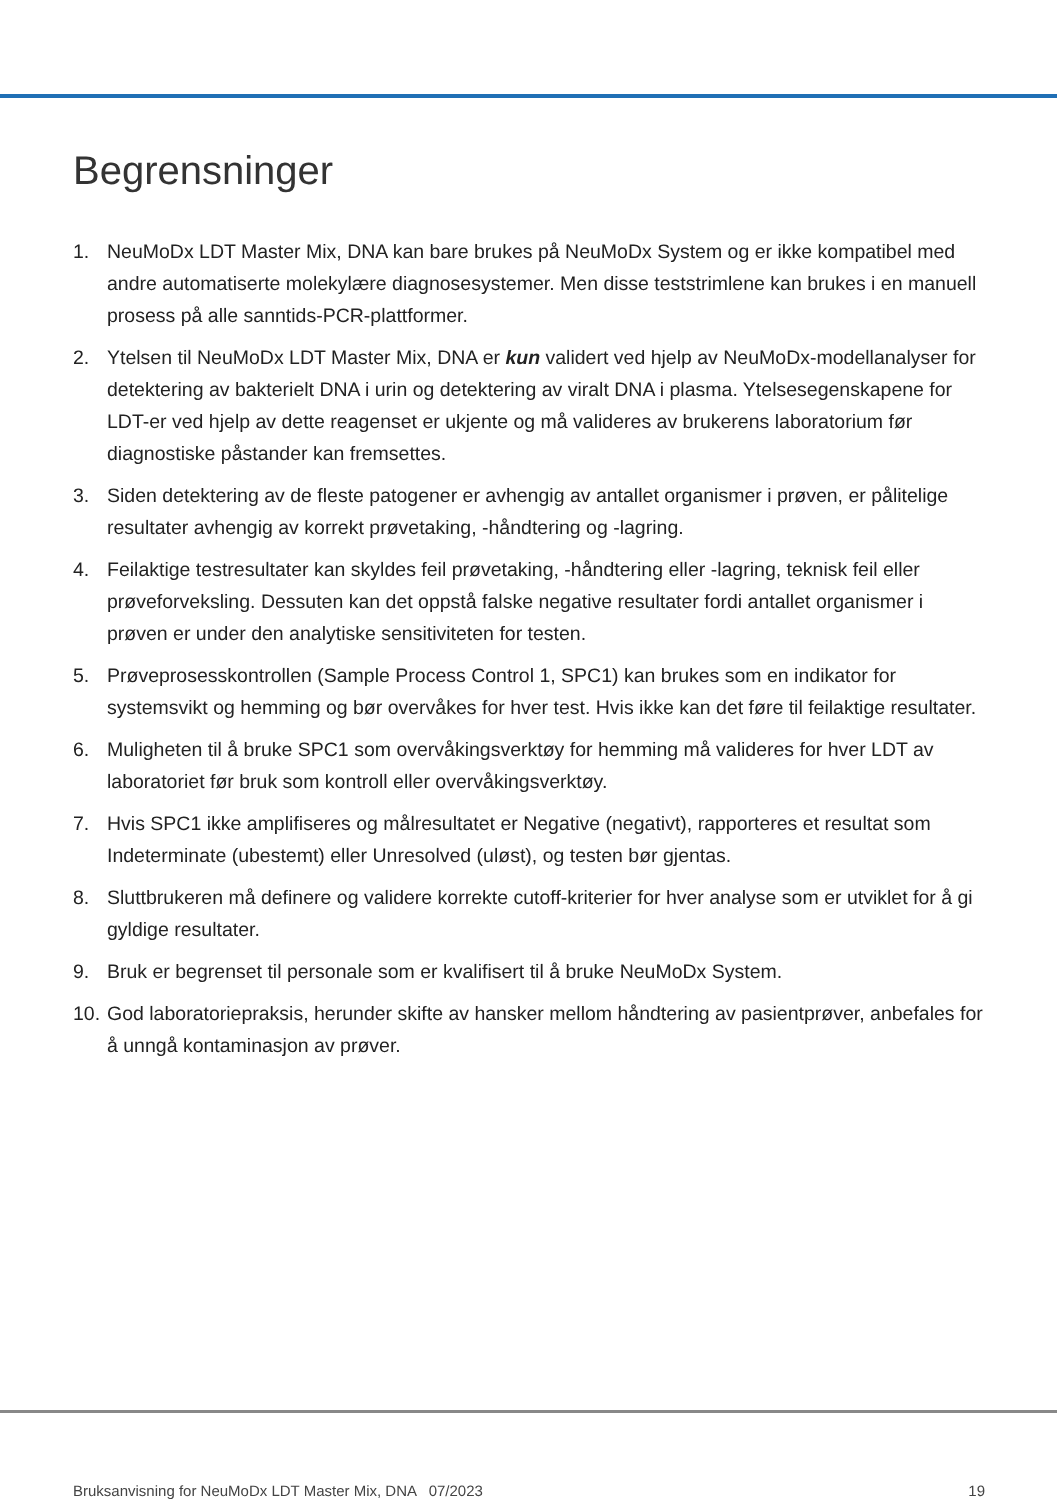Begrensninger
1. NeuMoDx LDT Master Mix, DNA kan bare brukes på NeuMoDx System og er ikke kompatibel med andre automatiserte molekylære diagnosesystemer. Men disse teststrimlene kan brukes i en manuell prosess på alle sanntids-PCR-plattformer.
2. Ytelsen til NeuMoDx LDT Master Mix, DNA er kun validert ved hjelp av NeuMoDx-modellanalyser for detektering av bakterielt DNA i urin og detektering av viralt DNA i plasma. Ytelsesegenskapene for LDT-er ved hjelp av dette reagenset er ukjente og må valideres av brukerens laboratorium før diagnostiske påstander kan fremsettes.
3. Siden detektering av de fleste patogener er avhengig av antallet organismer i prøven, er pålitelige resultater avhengig av korrekt prøvetaking, -håndtering og -lagring.
4. Feilaktige testresultater kan skyldes feil prøvetaking, -håndtering eller -lagring, teknisk feil eller prøveforveksling. Dessuten kan det oppstå falske negative resultater fordi antallet organismer i prøven er under den analytiske sensitiviteten for testen.
5. Prøveprosesskontrollen (Sample Process Control 1, SPC1) kan brukes som en indikator for systemsvikt og hemming og bør overvåkes for hver test. Hvis ikke kan det føre til feilaktige resultater.
6. Muligheten til å bruke SPC1 som overvåkingsverktøy for hemming må valideres for hver LDT av laboratoriet før bruk som kontroll eller overvåkingsverktøy.
7. Hvis SPC1 ikke amplifiseres og målresultatet er Negative (negativt), rapporteres et resultat som Indeterminate (ubestemt) eller Unresolved (uløst), og testen bør gjentas.
8. Sluttbrukeren må definere og validere korrekte cutoff-kriterier for hver analyse som er utviklet for å gi gyldige resultater.
9. Bruk er begrenset til personale som er kvalifisert til å bruke NeuMoDx System.
10. God laboratoriepraksis, herunder skifte av hansker mellom håndtering av pasientprøver, anbefales for å unngå kontaminasjon av prøver.
Bruksanvisning for NeuMoDx LDT Master Mix, DNA 07/2023 19